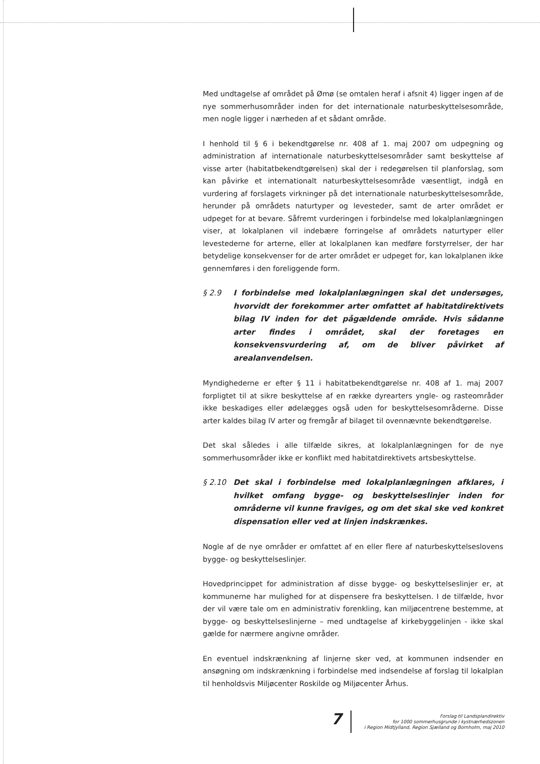Med undtagelse af området på Ømø (se omtalen heraf i afsnit 4) ligger ingen af de nye sommerhusområder inden for det internationale naturbeskyttelsesområde, men nogle ligger i nærheden af et sådant område.
I henhold til § 6 i bekendtgørelse nr. 408 af 1. maj 2007 om udpegning og administration af internationale naturbeskyttelsesområder samt beskyttelse af visse arter (habitatbekendtgørelsen) skal der i redegørelsen til planforslag, som kan påvirke et internationalt naturbeskyttelsesområde væsentligt, indgå en vurdering af forslagets virkninger på det internationale naturbeskyttelsesområde, herunder på områdets naturtyper og levesteder, samt de arter området er udpeget for at bevare. Såfremt vurderingen i forbindelse med lokalplanlægningen viser, at lokalplanen vil indebære forringelse af områdets naturtyper eller levestederne for arterne, eller at lokalplanen kan medføre forstyrrelser, der har betydelige konsekvenser for de arter området er udpeget for, kan lokalplanen ikke gennemføres i den foreliggende form.
§ 2.9 I forbindelse med lokalplanlægningen skal det undersøges, hvorvidt der forekommer arter omfattet af habitatdirektivets bilag IV inden for det pågældende område. Hvis sådanne arter findes i området, skal der foretages en konsekvensvurdering af, om de bliver påvirket af arealanvendelsen.
Myndighederne er efter § 11 i habitatbekendtgørelse nr. 408 af 1. maj 2007 forpligtet til at sikre beskyttelse af en række dyrearters yngle- og rasteområder ikke beskadiges eller ødelægges også uden for beskyttelsesområderne. Disse arter kaldes bilag IV arter og fremgår af bilaget til ovennævnte bekendtgørelse.
Det skal således i alle tilfælde sikres, at lokalplanlægningen for de nye sommerhusområder ikke er konflikt med habitatdirektivets artsbeskyttelse.
§ 2.10 Det skal i forbindelse med lokalplanlægningen afklares, i hvilket omfang bygge- og beskyttelseslinjer inden for områderne vil kunne fraviges, og om det skal ske ved konkret dispensation eller ved at linjen indskrænkes.
Nogle af de nye områder er omfattet af en eller flere af naturbeskyttelseslovens bygge- og beskyttelseslinjer.
Hovedprincippet for administration af disse bygge- og beskyttelseslinjer er, at kommunerne har mulighed for at dispensere fra beskyttelsen. I de tilfælde, hvor der vil være tale om en administrativ forenkling, kan miljøcentrene bestemme, at bygge- og beskyttelseslinjerne – med undtagelse af kirkebyggelinjen - ikke skal gælde for nærmere angivne områder.
En eventuel indskrænkning af linjerne sker ved, at kommunen indsender en ansøgning om indskrænkning i forbindelse med indsendelse af forslag til lokalplan til henholdsvis Miljøcenter Roskilde og Miljøcenter Århus.
7
Forslag til Landsplandirektiv
for 1000 sommerhusgrunde i kystnærhedszonen
i Region Midtjylland, Region Sjælland og Bornholm, maj 2010